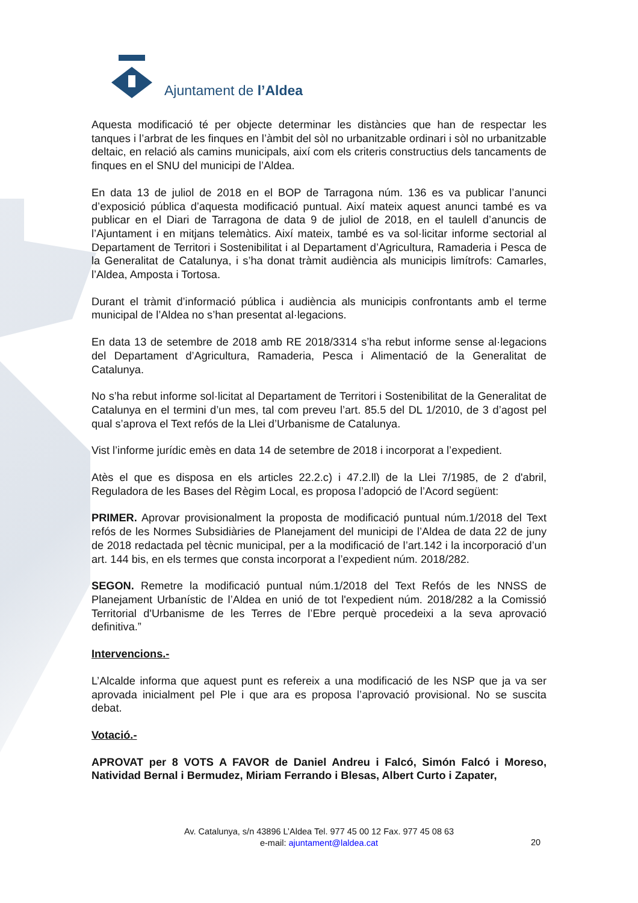Ajuntament de l’Aldea
Aquesta modificació té per objecte determinar les distàncies que han de respectar les tanques i l’arbrat de les finques en l’àmbit del sòl no urbanitzable ordinari i sòl no urbanitzable deltaic, en relació als camins municipals, així com els criteris constructius dels tancaments de finques en el SNU del municipi de l’Aldea.
En data 13 de juliol de 2018 en el BOP de Tarragona núm. 136 es va publicar l’anunci d’exposició pública d’aquesta modificació puntual. Així mateix aquest anunci també es va publicar en el Diari de Tarragona de data 9 de juliol de 2018, en el taulell d’anuncis de l’Ajuntament i en mitjans telemàtics. Així mateix, també es va sol·licitar informe sectorial al Departament de Territori i Sostenibilitat i al Departament d’Agricultura, Ramaderia i Pesca de la Generalitat de Catalunya, i s’ha donat tràmit audiència als municipis limítrofs: Camarles, l’Aldea, Amposta i Tortosa.
Durant el tràmit d’informació pública i audiència als municipis confrontants amb el terme municipal de l’Aldea no s’han presentat al·legacions.
En data 13 de setembre de 2018 amb RE 2018/3314 s’ha rebut informe sense al·legacions del Departament d’Agricultura, Ramaderia, Pesca i Alimentació de la Generalitat de Catalunya.
No s’ha rebut informe sol·licitat al Departament de Territori i Sostenibilitat de la Generalitat de Catalunya en el termini d’un mes, tal com preveu l’art. 85.5 del DL 1/2010, de 3 d’agost pel qual s’aprova el Text refós de la Llei d’Urbanisme de Catalunya.
Vist l’informe jurídic emès en data 14 de setembre de 2018 i incorporat a l’expedient.
Atès el que es disposa en els articles 22.2.c) i 47.2.ll) de la Llei 7/1985, de 2 d'abril, Reguladora de les Bases del Règim Local, es proposa l’adopció de l’Acord següent:
PRIMER. Aprovar provisionalment la proposta de modificació puntual núm.1/2018 del Text refós de les Normes Subsidiàries de Planejament del municipi de l’Aldea de data 22 de juny de 2018 redactada pel tècnic municipal, per a la modificació de l’art.142 i la incorporació d’un art. 144 bis, en els termes que consta incorporat a l’expedient núm. 2018/282.
SEGON. Remetre la modificació puntual núm.1/2018 del Text Refós de les NNSS de Planejament Urbanístic de l’Aldea en unió de tot l'expedient núm. 2018/282 a la Comissió Territorial d'Urbanisme de les Terres de l’Ebre perquè procedeixi a la seva aprovació definitiva.”
Intervencions.-
L’Alcalde informa que aquest punt es refereix a una modificació de les NSP que ja va ser aprovada inicialment pel Ple i que ara es proposa l’aprovació provisional. No se suscita debat.
Votació.-
APROVAT per 8 VOTS A FAVOR de Daniel Andreu i Falcó, Simón Falcó i Moreso, Natividad Bernal i Bermudez, Miriam Ferrando i Blesas, Albert Curto i Zapater,
Av. Catalunya, s/n 43896 L’Aldea Tel. 977 45 00 12 Fax. 977 45 08 63
e-mail: ajuntament@laldea.cat
20